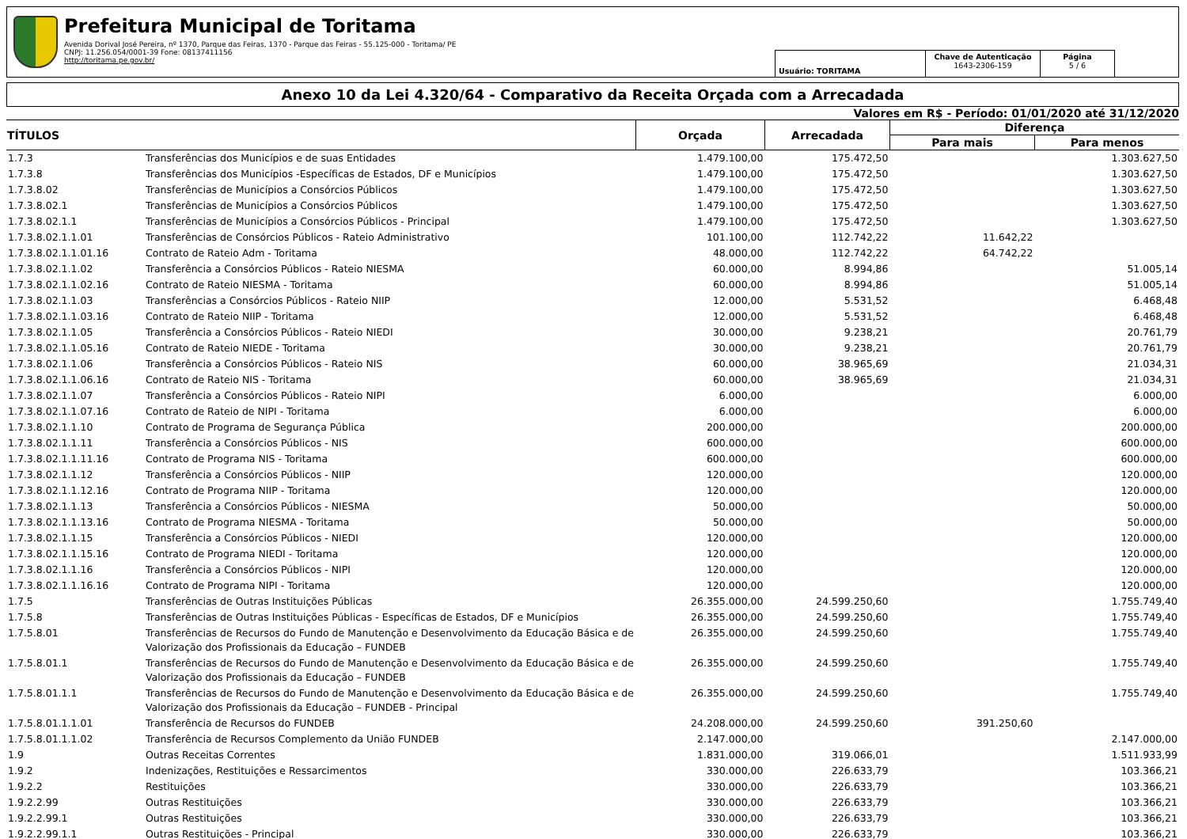Prefeitura Municipal de Toritama
Avenida Dorival José Pereira, nº 1370, Parque das Feiras, 1370 - Parque das Feiras - 55.125-000 - Toritama/ PE
CNPJ: 11.256.054/0001-39 Fone: 08137411156
http://toritama.pe.gov.br/
Usuário: TORITAMA
Chave de Autenticação
1643-2306-159
Página
5 / 6
Anexo 10 da Lei 4.320/64 - Comparativo da Receita Orçada com a Arrecadada
Valores em R$ - Período: 01/01/2020 até 31/12/2020
| TÍTULOS | | Orçada | Arrecadada | Diferença | |
| --- | --- | --- | --- | --- | --- |
| | | | | Para mais | Para menos |
| 1.7.3 | Transferências dos Municípios e de suas Entidades | 1.479.100,00 | 175.472,50 | | 1.303.627,50 |
| 1.7.3.8 | Transferências dos Municípios -Específicas de Estados, DF e Municípios | 1.479.100,00 | 175.472,50 | | 1.303.627,50 |
| 1.7.3.8.02 | Transferências de Municípios a Consórcios Públicos | 1.479.100,00 | 175.472,50 | | 1.303.627,50 |
| 1.7.3.8.02.1 | Transferências de Municípios a Consórcios Públicos | 1.479.100,00 | 175.472,50 | | 1.303.627,50 |
| 1.7.3.8.02.1.1 | Transferências de Municípios a Consórcios Públicos - Principal | 1.479.100,00 | 175.472,50 | | 1.303.627,50 |
| 1.7.3.8.02.1.1.01 | Transferências de Consórcios Públicos - Rateio Administrativo | 101.100,00 | 112.742,22 | 11.642,22 | |
| 1.7.3.8.02.1.1.01.16 | Contrato de Rateio Adm - Toritama | 48.000,00 | 112.742,22 | 64.742,22 | |
| 1.7.3.8.02.1.1.02 | Transferência a Consórcios Públicos - Rateio NIESMA | 60.000,00 | 8.994,86 | | 51.005,14 |
| 1.7.3.8.02.1.1.02.16 | Contrato de Rateio NIESMA - Toritama | 60.000,00 | 8.994,86 | | 51.005,14 |
| 1.7.3.8.02.1.1.03 | Transferências a Consórcios Públicos - Rateio NIIP | 12.000,00 | 5.531,52 | | 6.468,48 |
| 1.7.3.8.02.1.1.03.16 | Contrato de Rateio NIIP - Toritama | 12.000,00 | 5.531,52 | | 6.468,48 |
| 1.7.3.8.02.1.1.05 | Transferência a Consórcios Públicos - Rateio NIEDI | 30.000,00 | 9.238,21 | | 20.761,79 |
| 1.7.3.8.02.1.1.05.16 | Contrato de Rateio NIEDE - Toritama | 30.000,00 | 9.238,21 | | 20.761,79 |
| 1.7.3.8.02.1.1.06 | Transferência a Consórcios Públicos - Rateio NIS | 60.000,00 | 38.965,69 | | 21.034,31 |
| 1.7.3.8.02.1.1.06.16 | Contrato de Rateio NIS - Toritama | 60.000,00 | 38.965,69 | | 21.034,31 |
| 1.7.3.8.02.1.1.07 | Transferência a Consórcios Públicos - Rateio NIPI | 6.000,00 | | | 6.000,00 |
| 1.7.3.8.02.1.1.07.16 | Contrato de Rateio de NIPI - Toritama | 6.000,00 | | | 6.000,00 |
| 1.7.3.8.02.1.1.10 | Contrato de Programa de Segurança Pública | 200.000,00 | | | 200.000,00 |
| 1.7.3.8.02.1.1.11 | Transferência a Consórcios Públicos - NIS | 600.000,00 | | | 600.000,00 |
| 1.7.3.8.02.1.1.11.16 | Contrato de Programa NIS - Toritama | 600.000,00 | | | 600.000,00 |
| 1.7.3.8.02.1.1.12 | Transferência a Consórcios Públicos - NIIP | 120.000,00 | | | 120.000,00 |
| 1.7.3.8.02.1.1.12.16 | Contrato de Programa NIIP - Toritama | 120.000,00 | | | 120.000,00 |
| 1.7.3.8.02.1.1.13 | Transferência a Consórcios Públicos - NIESMA | 50.000,00 | | | 50.000,00 |
| 1.7.3.8.02.1.1.13.16 | Contrato de Programa NIESMA - Toritama | 50.000,00 | | | 50.000,00 |
| 1.7.3.8.02.1.1.15 | Transferência a Consórcios Públicos - NIEDI | 120.000,00 | | | 120.000,00 |
| 1.7.3.8.02.1.1.15.16 | Contrato de Programa NIEDI - Toritama | 120.000,00 | | | 120.000,00 |
| 1.7.3.8.02.1.1.16 | Transferência a Consórcios Públicos - NIPI | 120.000,00 | | | 120.000,00 |
| 1.7.3.8.02.1.1.16.16 | Contrato de Programa NIPI - Toritama | 120.000,00 | | | 120.000,00 |
| 1.7.5 | Transferências de Outras Instituições Públicas | 26.355.000,00 | 24.599.250,60 | | 1.755.749,40 |
| 1.7.5.8 | Transferências de Outras Instituições Públicas - Específicas de Estados, DF e Municípios | 26.355.000,00 | 24.599.250,60 | | 1.755.749,40 |
| 1.7.5.8.01 | Transferências de Recursos do Fundo de Manutenção e Desenvolvimento da Educação Básica e de Valorização dos Profissionais da Educação – FUNDEB | 26.355.000,00 | 24.599.250,60 | | 1.755.749,40 |
| 1.7.5.8.01.1 | Transferências de Recursos do Fundo de Manutenção e Desenvolvimento da Educação Básica e de Valorização dos Profissionais da Educação – FUNDEB | 26.355.000,00 | 24.599.250,60 | | 1.755.749,40 |
| 1.7.5.8.01.1.1 | Transferências de Recursos do Fundo de Manutenção e Desenvolvimento da Educação Básica e de Valorização dos Profissionais da Educação – FUNDEB - Principal | 26.355.000,00 | 24.599.250,60 | | 1.755.749,40 |
| 1.7.5.8.01.1.1.01 | Transferência de Recursos do FUNDEB | 24.208.000,00 | 24.599.250,60 | 391.250,60 | |
| 1.7.5.8.01.1.1.02 | Transferência de Recursos Complemento da União FUNDEB | 2.147.000,00 | | | 2.147.000,00 |
| 1.9 | Outras Receitas Correntes | 1.831.000,00 | 319.066,01 | | 1.511.933,99 |
| 1.9.2 | Indenizações, Restituições e Ressarcimentos | 330.000,00 | 226.633,79 | | 103.366,21 |
| 1.9.2.2 | Restituições | 330.000,00 | 226.633,79 | | 103.366,21 |
| 1.9.2.2.99 | Outras Restituições | 330.000,00 | 226.633,79 | | 103.366,21 |
| 1.9.2.2.99.1 | Outras Restituições | 330.000,00 | 226.633,79 | | 103.366,21 |
| 1.9.2.2.99.1.1 | Outras Restituições - Principal | 330.000,00 | 226.633,79 | | 103.366,21 |